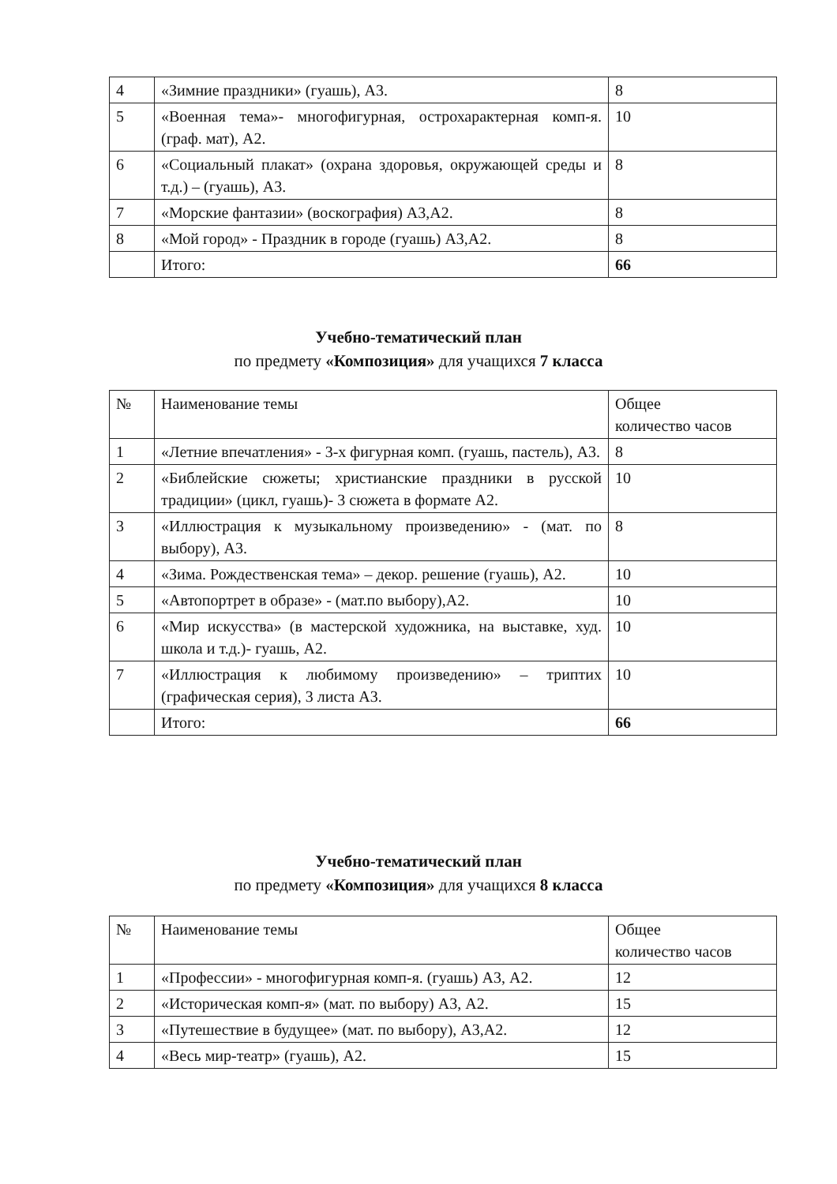| 4 | «Зимние праздники» (гуашь), А3. | 8 |
| 5 | «Военная тема»- многофигурная, острохарактерная комп-я. (граф. мат), А2. | 10 |
| 6 | «Социальный плакат» (охрана здоровья, окружающей среды и т.д.) – (гуашь), А3. | 8 |
| 7 | «Морские фантазии» (воскография) А3,А2. | 8 |
| 8 | «Мой город» - Праздник в городе (гуашь) А3,А2. | 8 |
| | Итого: | 66 |
Учебно-тематический план
по предмету «Композиция» для учащихся 7 класса
| № | Наименование темы | Общее количество часов |
| 1 | «Летние впечатления» - 3-х фигурная комп. (гуашь, пастель), А3. | 8 |
| 2 | «Библейские сюжеты; христианские праздники в русской традиции» (цикл, гуашь)- 3 сюжета в формате А2. | 10 |
| 3 | «Иллюстрация к музыкальному произведению» - (мат. по выбору), А3. | 8 |
| 4 | «Зима. Рождественская тема» – декор. решение (гуашь), А2. | 10 |
| 5 | «Автопортрет в образе» - (мат.по выбору),А2. | 10 |
| 6 | «Мир искусства» (в мастерской художника, на выставке, худ. школа и т.д.)- гуашь, А2. | 10 |
| 7 | «Иллюстрация к любимому произведению» – триптих (графическая серия), 3 листа А3. | 10 |
| | Итого: | 66 |
Учебно-тематический план
по предмету «Композиция» для учащихся 8 класса
| № | Наименование темы | Общее количество часов |
| 1 | «Профессии» - многофигурная комп-я. (гуашь) А3, А2. | 12 |
| 2 | «Историческая комп-я» (мат. по выбору) А3, А2. | 15 |
| 3 | «Путешествие в будущее» (мат. по выбору), А3,А2. | 12 |
| 4 | «Весь мир-театр» (гуашь), А2. | 15 |